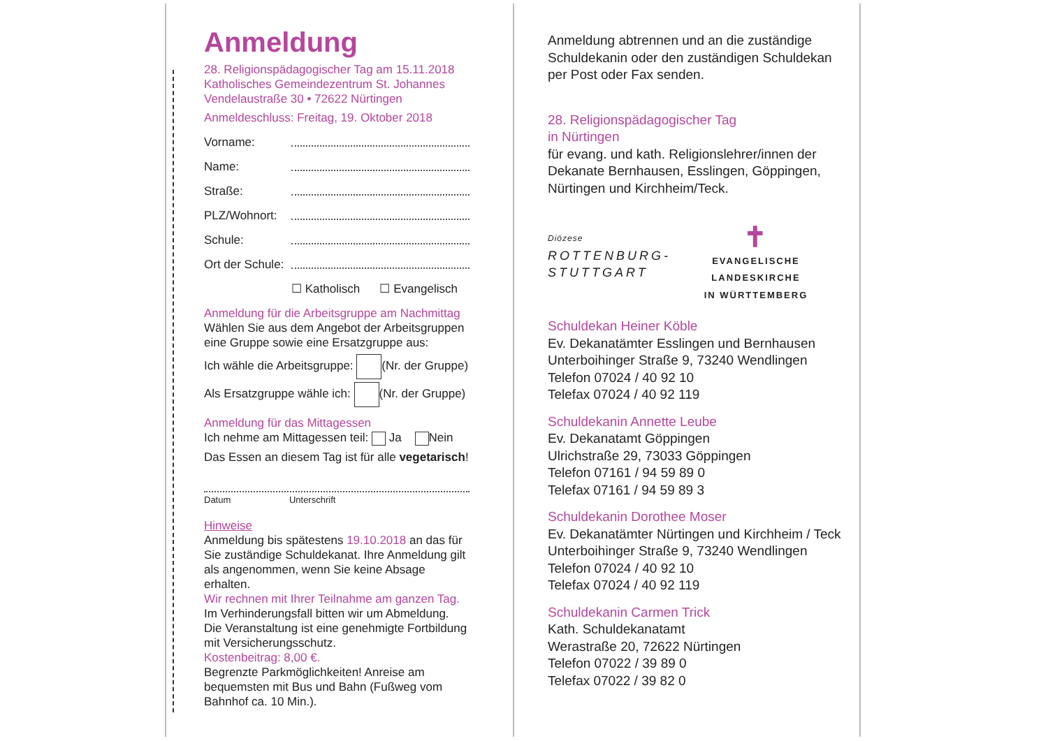Anmeldung
28. Religionspädagogischer Tag am 15.11.2018
Katholisches Gemeindezentrum St. Johannes
Vendelaustraße 30 • 72622 Nürtingen
Anmeldeschluss: Freitag, 19. Oktober 2018
Vorname:
Name:
Straße:
PLZ/Wohnort:
Schule:
Ort der Schule:
☐ Katholisch ☐ Evangelisch
Anmeldung für die Arbeitsgruppe am Nachmittag
Wählen Sie aus dem Angebot der Arbeitsgruppen eine Gruppe sowie eine Ersatzgruppe aus:
Ich wähle die Arbeitsgruppe: (Nr. der Gruppe)
Als Ersatzgruppe wähle ich: (Nr. der Gruppe)
Anmeldung für das Mittagessen
Ich nehme am Mittagessen teil: Ja Nein
Das Essen an diesem Tag ist für alle vegetarisch!
Datum Unterschrift
Hinweise
Anmeldung bis spätestens 19.10.2018 an das für Sie zuständige Schuldekanat. Ihre Anmeldung gilt als angenommen, wenn Sie keine Absage erhalten.
Wir rechnen mit Ihrer Teilnahme am ganzen Tag.
Im Verhinderungsfall bitten wir um Abmeldung.
Die Veranstaltung ist eine genehmigte Fortbildung mit Versicherungsschutz.
Kostenbeitrag: 8,00 €.
Begrenzte Parkmöglichkeiten! Anreise am bequemsten mit Bus und Bahn (Fußweg vom Bahnhof ca. 10 Min.).
Anmeldung abtrennen und an die zuständige Schuldekanin oder den zuständigen Schuldekan per Post oder Fax senden.
28. Religionspädagogischer Tag
in Nürtingen
für evang. und kath. Religionslehrer/innen der Dekanate Bernhausen, Esslingen, Göppingen, Nürtingen und Kirchheim/Teck.
Diözese
ROTTENBURG-
STUTTGART
✝
EVANGELISCHE LANDESKIRCHE
IN WÜRTTEMBERG
Schuldekan Heiner Köble
Ev. Dekanatämter Esslingen und Bernhausen
Unterboihinger Straße 9, 73240 Wendlingen
Telefon 07024 / 40 92 10
Telefax 07024 / 40 92 119
Schuldekanin Annette Leube
Ev. Dekanatamt Göppingen
Ulrichstraße 29, 73033 Göppingen
Telefon 07161 / 94 59 89 0
Telefax 07161 / 94 59 89 3
Schuldekanin Dorothee Moser
Ev. Dekanatämter Nürtingen und Kirchheim / Teck
Unterboihinger Straße 9, 73240 Wendlingen
Telefon 07024 / 40 92 10
Telefax 07024 / 40 92 119
Schuldekanin Carmen Trick
Kath. Schuldekanatamt
Werastraße 20, 72622 Nürtingen
Telefon 07022 / 39 89 0
Telefax 07022 / 39 82 0